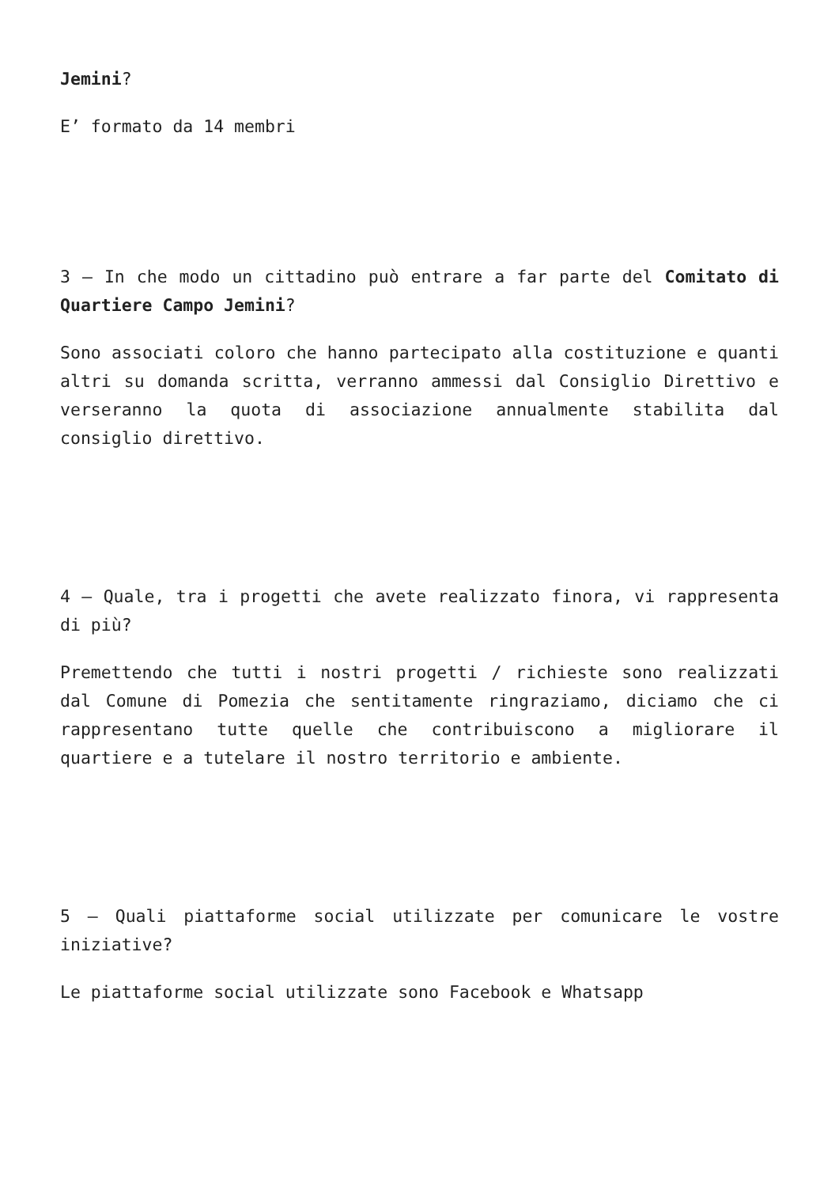Jemini?
E’ formato da 14 membri
3 – In che modo un cittadino può entrare a far parte del Comitato di Quartiere Campo Jemini?
Sono associati coloro che hanno partecipato alla costituzione e quanti altri su domanda scritta, verranno ammessi dal Consiglio Direttivo e verseranno la quota di associazione annualmente stabilita dal consiglio direttivo.
4 – Quale, tra i progetti che avete realizzato finora, vi rappresenta di più?
Premettendo che tutti i nostri progetti / richieste sono realizzati dal Comune di Pomezia che sentitamente ringraziamo, diciamo che ci rappresentano tutte quelle che contribuiscono a migliorare il quartiere e a tutelare il nostro territorio e ambiente.
5 – Quali piattaforme social utilizzate per comunicare le vostre iniziative?
Le piattaforme social utilizzate sono Facebook e Whatsapp